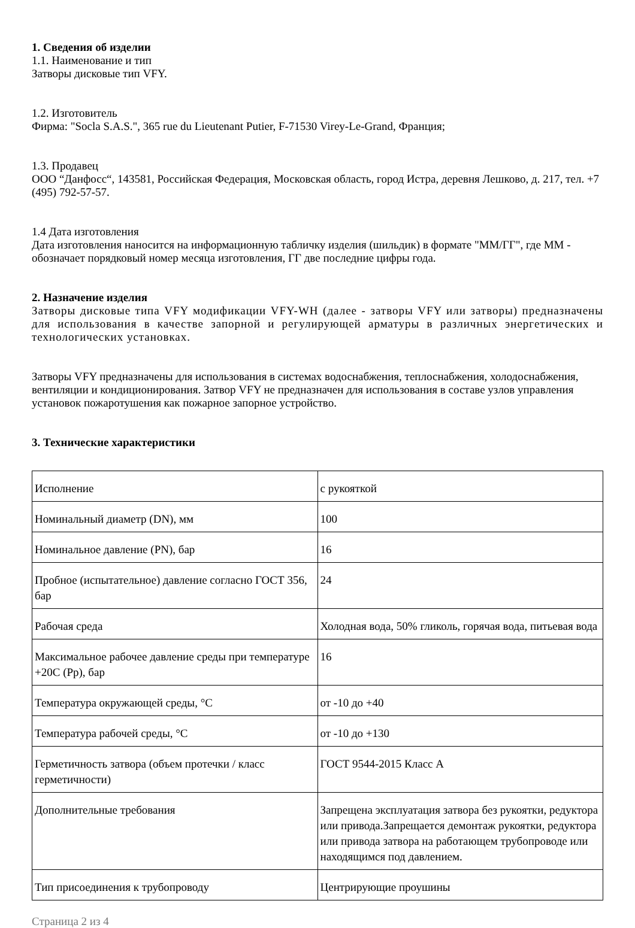1. Сведения об изделии
1.1. Наименование и тип
Затворы дисковые тип VFY.
1.2. Изготовитель
Фирма: "Socla S.A.S.", 365 rue du Lieutenant Putier, F-71530 Virey-Le-Grand, Франция;
1.3. Продавец
ООО “Данфосс“, 143581, Российская Федерация, Московская область, город Истра, деревня Лешково, д. 217, тел. +7 (495) 792-57-57.
1.4 Дата изготовления
Дата изготовления наносится на информационную табличку изделия (шильдик) в формате "ММ/ГГ", где ММ - обозначает порядковый номер месяца изготовления, ГГ две последние цифры года.
2. Назначение изделия
Затворы дисковые типа VFY модификации VFY-WH (далее - затворы VFY или затворы) предназначены для использования в качестве запорной и регулирующей арматуры в различных энергетических и технологических установках.
Затворы VFY предназначены для использования в системах водоснабжения, теплоснабжения, холодоснабжения, вентиляции и кондиционирования. Затвор VFY не предназначен для использования в составе узлов управления установок пожаротушения как пожарное запорное устройство.
3. Технические характеристики
| Исполнение | с рукояткой |
| Номинальный диаметр (DN), мм | 100 |
| Номинальное давление (PN), бар | 16 |
| Пробное (испытательное) давление согласно ГОСТ 356, бар | 24 |
| Рабочая среда | Холодная вода, 50% гликоль, горячая вода, питьевая вода |
| Максимальное рабочее давление среды при температуре +20С (Pр), бар | 16 |
| Температура окружающей среды, °С | от -10 до +40 |
| Температура рабочей среды, °С | от -10 до +130 |
| Герметичность затвора (объем протечки / класс герметичности) | ГОСТ 9544-2015 Класс А |
| Дополнительные требования | Запрещена эксплуатация затвора без рукоятки, редуктора или привода.Запрещается демонтаж рукоятки, редуктора или привода затвора на работающем трубопроводе или находящимся под давлением. |
| Тип присоединения к трубопроводу | Центрирующие проушины |
Страница 2 из 4